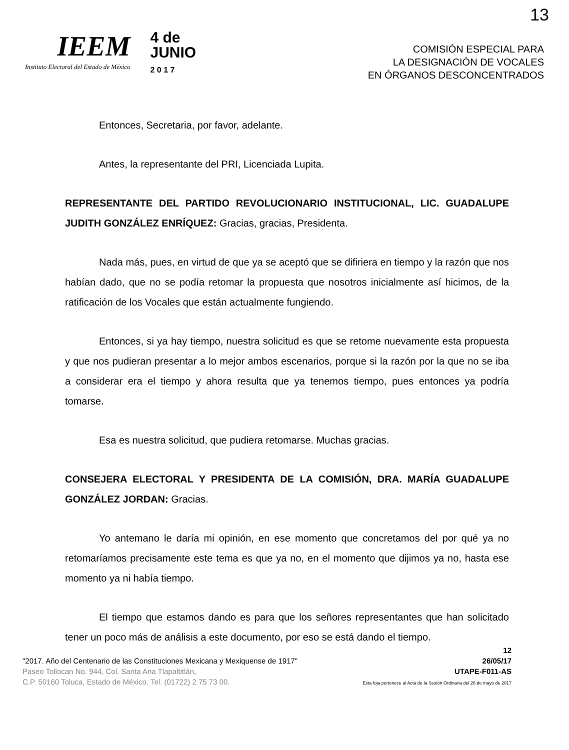13
IEEM
Instituto Electoral del Estado de México
4 de
JUNIO
2 0 1 7
COMISIÓN ESPECIAL PARA
LA DESIGNACIÓN DE VOCALES
EN ÓRGANOS DESCONCENTRADOS
Entonces, Secretaria, por favor, adelante.
Antes, la representante del PRI, Licenciada Lupita.
REPRESENTANTE DEL PARTIDO REVOLUCIONARIO INSTITUCIONAL, LIC. GUADALUPE JUDITH GONZÁLEZ ENRÍQUEZ: Gracias, gracias, Presidenta.
Nada más, pues, en virtud de que ya se aceptó que se difiriera en tiempo y la razón que nos habían dado, que no se podía retomar la propuesta que nosotros inicialmente así hicimos, de la ratificación de los Vocales que están actualmente fungiendo.
Entonces, si ya hay tiempo, nuestra solicitud es que se retome nuevamente esta propuesta y que nos pudieran presentar a lo mejor ambos escenarios, porque si la razón por la que no se iba a considerar era el tiempo y ahora resulta que ya tenemos tiempo, pues entonces ya podría tomarse.
Esa es nuestra solicitud, que pudiera retomarse. Muchas gracias.
CONSEJERA ELECTORAL Y PRESIDENTA DE LA COMISIÓN, DRA. MARÍA GUADALUPE GONZÁLEZ JORDAN: Gracias.
Yo antemano le daría mi opinión, en ese momento que concretamos del por qué ya no retomaríamos precisamente este tema es que ya no, en el momento que dijimos ya no, hasta ese momento ya ni había tiempo.
El tiempo que estamos dando es para que los señores representantes que han solicitado tener un poco más de análisis a este documento, por eso se está dando el tiempo.
"2017. Año del Centenario de las Constituciones Mexicana y Mexiquense de 1917"
Paseo Tollocan No. 944, Col. Santa Ana Tlapaltitlán,
C.P. 50160 Toluca, Estado de México. Tel. (01722) 2 75 73 00.
12
26/05/17
UTAPE-F011-AS
Esta foja pertenece al Acta de la Sesión Ordinaria del 26 de mayo de 2017